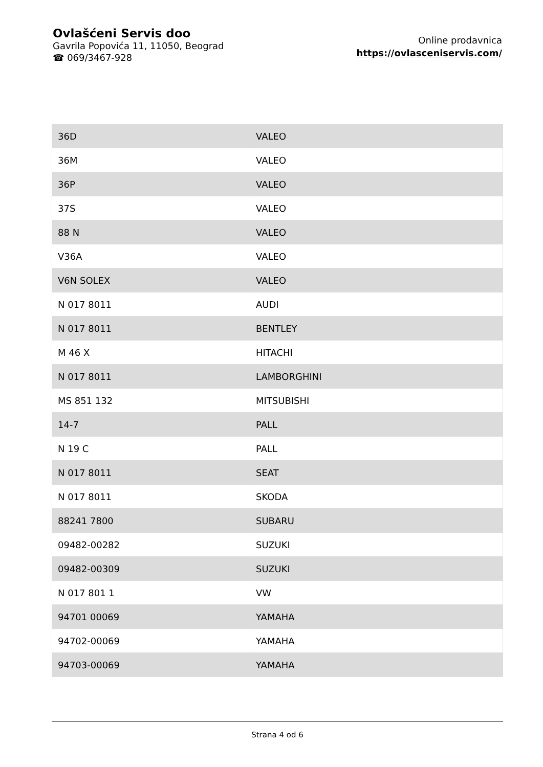Ovlašćeni Servis doo
Gavrila Popovića 11, 11050, Beograd
☎ 069/3467-928
Online prodavnica
https://ovlasceniservis.com/
| 36D | VALEO |
| 36M | VALEO |
| 36P | VALEO |
| 37S | VALEO |
| 88 N | VALEO |
| V36A | VALEO |
| V6N SOLEX | VALEO |
| N 017 8011 | AUDI |
| N 017 8011 | BENTLEY |
| M 46 X | HITACHI |
| N 017 8011 | LAMBORGHINI |
| MS 851 132 | MITSUBISHI |
| 14-7 | PALL |
| N 19 C | PALL |
| N 017 8011 | SEAT |
| N 017 8011 | SKODA |
| 88241 7800 | SUBARU |
| 09482-00282 | SUZUKI |
| 09482-00309 | SUZUKI |
| N 017 801 1 | VW |
| 94701 00069 | YAMAHA |
| 94702-00069 | YAMAHA |
| 94703-00069 | YAMAHA |
Strana 4 od 6